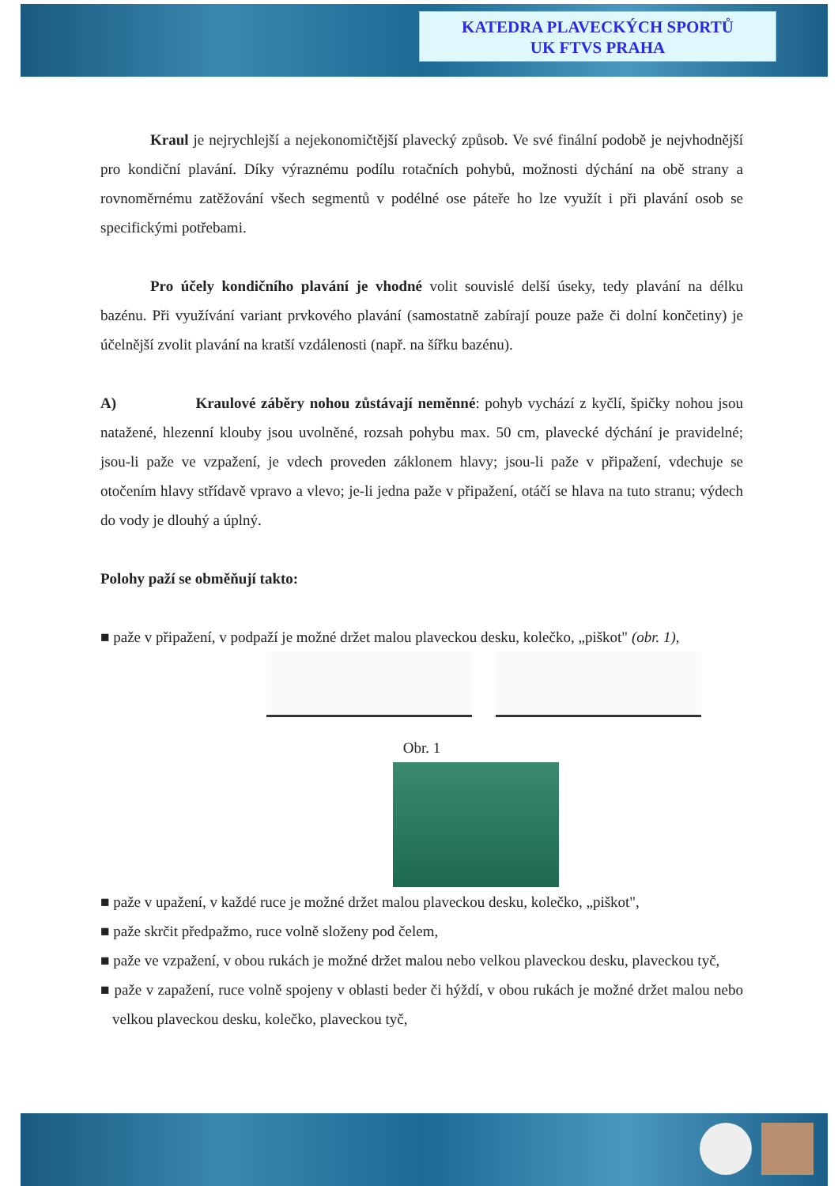KATEDRA PLAVECKÝCH SPORTŮ
UK FTVS PRAHA
Kraul je nejrychlejší a nejekonomičtější plavecký způsob. Ve své finální podobě je nejvhodnější pro kondiční plavání. Díky výraznému podílu rotačních pohybů, možnosti dýchání na obě strany a rovnoměrnému zatěžování všech segmentů v podélné ose páteře ho lze využít i při plavání osob se specifickými potřebami.
Pro účely kondičního plavání je vhodné volit souvislé delší úseky, tedy plavání na délku bazénu. Při využívání variant prvkového plavání (samostatně zabírají pouze paže či dolní končetiny) je účelnější zvolit plavání na kratší vzdálenosti (např. na šířku bazénu).
A) Kraulové záběry nohou zůstávají neměnné: pohyb vychází z kyčlí, špičky nohou jsou natažené, hlezenní klouby jsou uvolněné, rozsah pohybu max. 50 cm, plavecké dýchání je pravidelné; jsou-li paže ve vzpažení, je vdech proveden záklonem hlavy; jsou-li paže v připažení, vdechuje se otočením hlavy střídavě vpravo a vlevo; je-li jedna paže v připažení, otáčí se hlava na tuto stranu; výdech do vody je dlouhý a úplný.
Polohy paží se obměňují takto:
■ paže v připažení, v podpaží je možné držet malou plaveckou desku, kolečko, „piškot" (obr. 1),
Obr. 1
■ paže v upažení, v každé ruce je možné držet malou plaveckou desku, kolečko, „piškot",
■ paže skrčit předpažmo, ruce volně složeny pod čelem,
■ paže ve vzpažení, v obou rukách je možné držet malou nebo velkou plaveckou desku, plaveckou tyč,
■ paže v zapažení, ruce volně spojeny v oblasti beder či hýždí, v obou rukách je možné držet malou nebo velkou plaveckou desku, kolečko, plaveckou tyč,